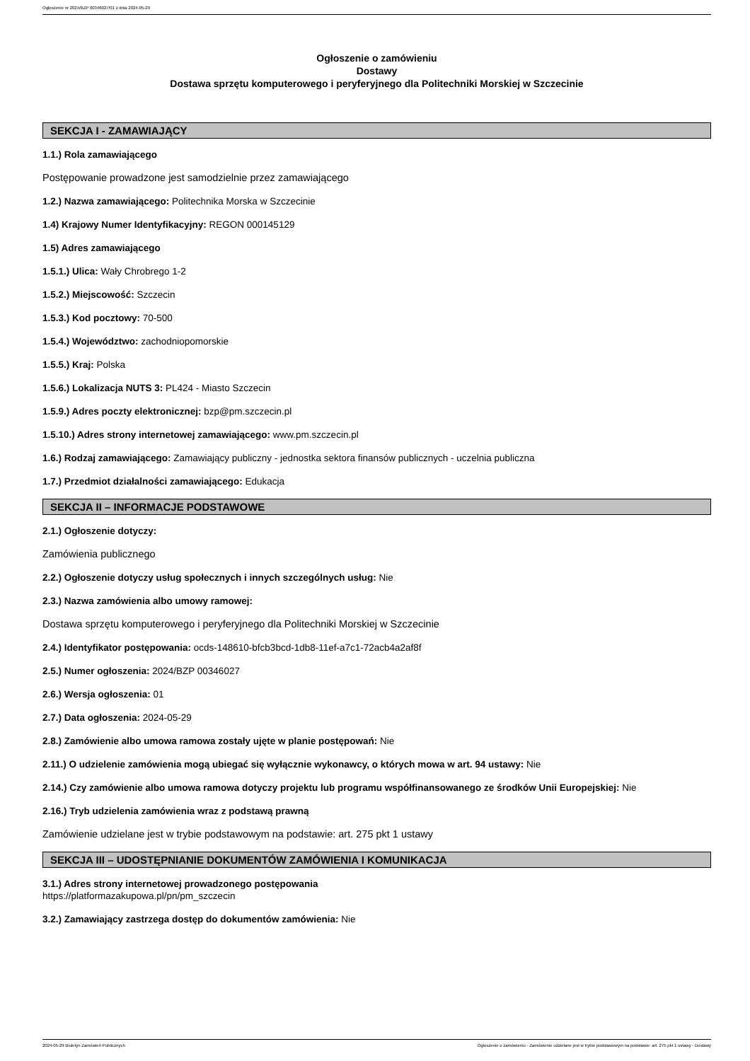Ogłoszenie nr 2024/BZP 00346027/01 z dnia 2024-05-29
Ogłoszenie o zamówieniu
Dostawy
Dostawa sprzętu komputerowego i peryferyjnego dla Politechniki Morskiej w Szczecinie
SEKCJA I - ZAMAWIAJĄCY
1.1.) Rola zamawiającego
Postępowanie prowadzone jest samodzielnie przez zamawiającego
1.2.) Nazwa zamawiającego: Politechnika Morska w Szczecinie
1.4) Krajowy Numer Identyfikacyjny: REGON 000145129
1.5) Adres zamawiającego
1.5.1.) Ulica: Wały Chrobrego 1-2
1.5.2.) Miejscowość: Szczecin
1.5.3.) Kod pocztowy: 70-500
1.5.4.) Województwo: zachodniopomorskie
1.5.5.) Kraj: Polska
1.5.6.) Lokalizacja NUTS 3: PL424 - Miasto Szczecin
1.5.9.) Adres poczty elektronicznej: bzp@pm.szczecin.pl
1.5.10.) Adres strony internetowej zamawiającego: www.pm.szczecin.pl
1.6.) Rodzaj zamawiającego: Zamawiający publiczny - jednostka sektora finansów publicznych - uczelnia publiczna
1.7.) Przedmiot działalności zamawiającego: Edukacja
SEKCJA II – INFORMACJE PODSTAWOWE
2.1.) Ogłoszenie dotyczy:
Zamówienia publicznego
2.2.) Ogłoszenie dotyczy usług społecznych i innych szczególnych usług: Nie
2.3.) Nazwa zamówienia albo umowy ramowej:
Dostawa sprzętu komputerowego i peryferyjnego dla Politechniki Morskiej w Szczecinie
2.4.) Identyfikator postępowania: ocds-148610-bfcb3bcd-1db8-11ef-a7c1-72acb4a2af8f
2.5.) Numer ogłoszenia: 2024/BZP 00346027
2.6.) Wersja ogłoszenia: 01
2.7.) Data ogłoszenia: 2024-05-29
2.8.) Zamówienie albo umowa ramowa zostały ujęte w planie postępowań: Nie
2.11.) O udzielenie zamówienia mogą ubiegać się wyłącznie wykonawcy, o których mowa w art. 94 ustawy: Nie
2.14.) Czy zamówienie albo umowa ramowa dotyczy projektu lub programu współfinansowanego ze środków Unii Europejskiej: Nie
2.16.) Tryb udzielenia zamówienia wraz z podstawą prawną
Zamówienie udzielane jest w trybie podstawowym na podstawie: art. 275 pkt 1 ustawy
SEKCJA III – UDOSTĘPNIANIE DOKUMENTÓW ZAMÓWIENIA I KOMUNIKACJA
3.1.) Adres strony internetowej prowadzonego postępowania
https://platformazakupowa.pl/pn/pm_szczecin
3.2.) Zamawiający zastrzega dostęp do dokumentów zamówienia: Nie
2024-05-29 Biuletyn Zamówień Publicznych Ogłoszenie o zamówieniu - Zamówienie udzielane jest w trybie podstawowym na podstawie: art. 275 pkt 1 ustawy - Dostawy